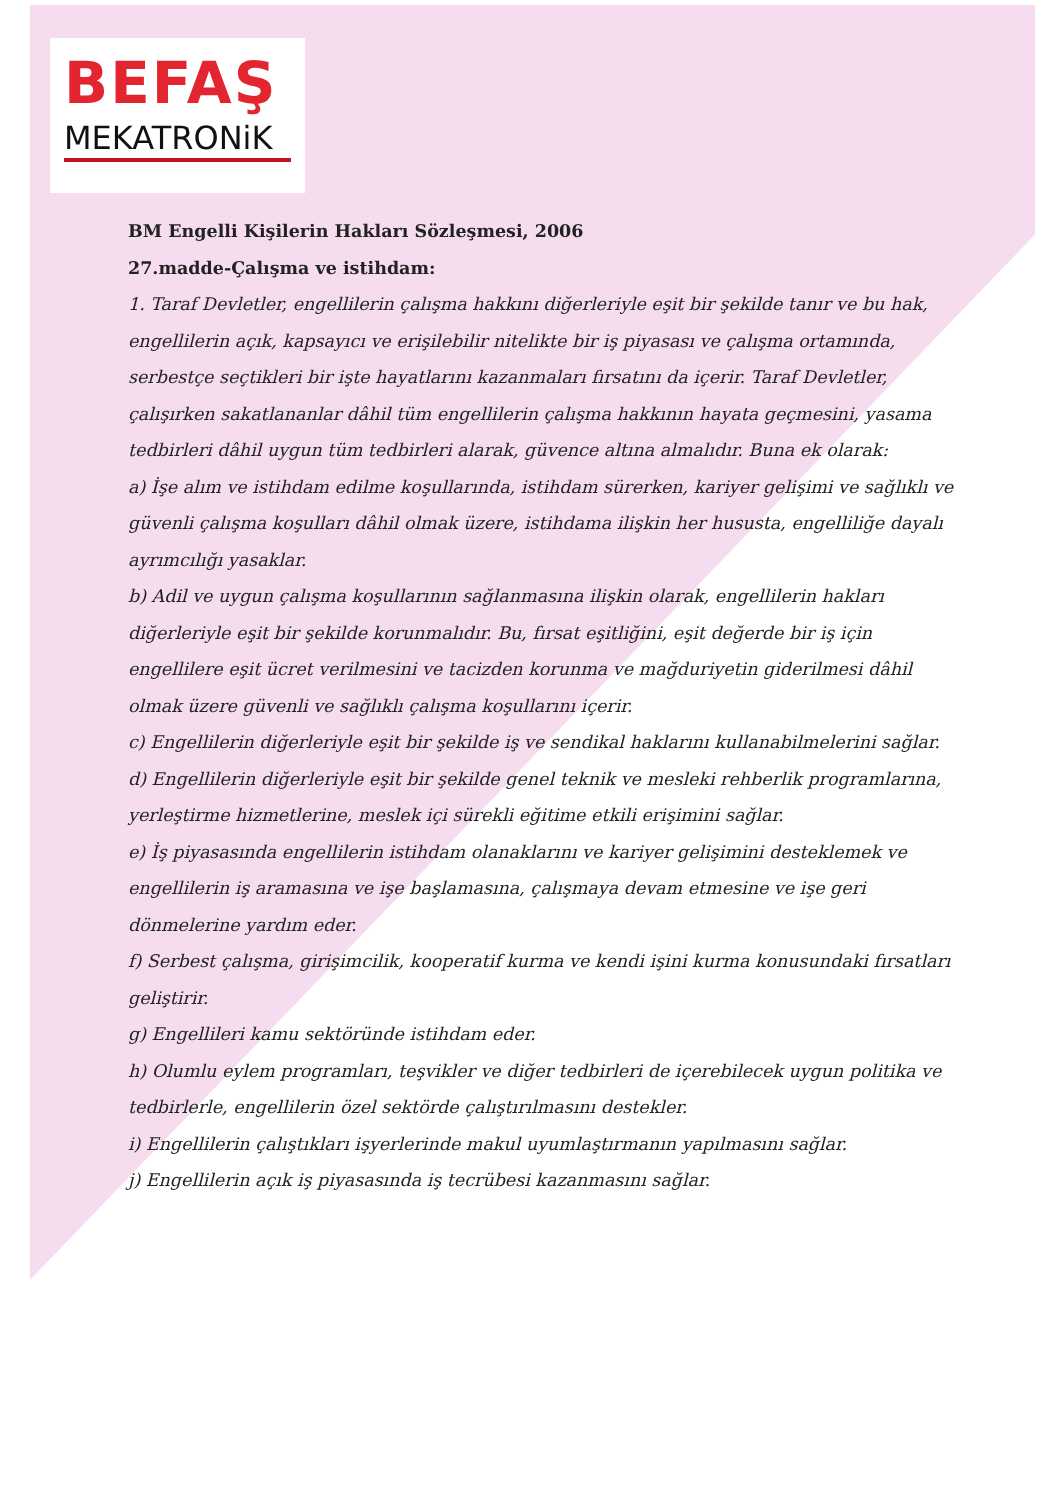BEFAŞ
MEKATRONiK
BM Engelli Kişilerin Hakları Sözleşmesi, 2006
27.madde-Çalışma ve istihdam:
1. Taraf Devletler, engellilerin çalışma hakkını diğerleriyle eşit bir şekilde tanır ve bu hak, engellilerin açık, kapsayıcı ve erişilebilir nitelikte bir iş piyasası ve çalışma ortamında, serbestçe seçtikleri bir işte hayatlarını kazanmaları fırsatını da içerir. Taraf Devletler, çalışırken sakatlananlar dâhil tüm engellilerin çalışma hakkının hayata geçmesini, yasama tedbirleri dâhil uygun tüm tedbirleri alarak, güvence altına almalıdır. Buna ek olarak:
a) İşe alım ve istihdam edilme koşullarında, istihdam sürerken, kariyer gelişimi ve sağlıklı ve güvenli çalışma koşulları dâhil olmak üzere, istihdama ilişkin her hususta, engelliliğe dayalı ayrımcılığı yasaklar.
b) Adil ve uygun çalışma koşullarının sağlanmasına ilişkin olarak, engellilerin hakları diğerleriyle eşit bir şekilde korunmalıdır. Bu, fırsat eşitliğini, eşit değerde bir iş için engellilere eşit ücret verilmesini ve tacizden korunma ve mağduriyetin giderilmesi dâhil olmak üzere güvenli ve sağlıklı çalışma koşullarını içerir.
c) Engellilerin diğerleriyle eşit bir şekilde iş ve sendikal haklarını kullanabilmelerini sağlar.
d) Engellilerin diğerleriyle eşit bir şekilde genel teknik ve mesleki rehberlik programlarına, yerleştirme hizmetlerine, meslek içi sürekli eğitime etkili erişimini sağlar.
e) İş piyasasında engellilerin istihdam olanaklarını ve kariyer gelişimini desteklemek ve engellilerin iş aramasına ve işe başlamasına, çalışmaya devam etmesine ve işe geri dönmelerine yardım eder.
f) Serbest çalışma, girişimcilik, kooperatif kurma ve kendi işini kurma konusundaki fırsatları geliştirir.
g) Engellileri kamu sektöründe istihdam eder.
h) Olumlu eylem programları, teşvikler ve diğer tedbirleri de içerebilecek uygun politika ve tedbirlerle, engellilerin özel sektörde çalıştırılmasını destekler.
i) Engellilerin çalıştıkları işyerlerinde makul uyumlaştırmanın yapılmasını sağlar.
j) Engellilerin açık iş piyasasında iş tecrübesi kazanmasını sağlar.